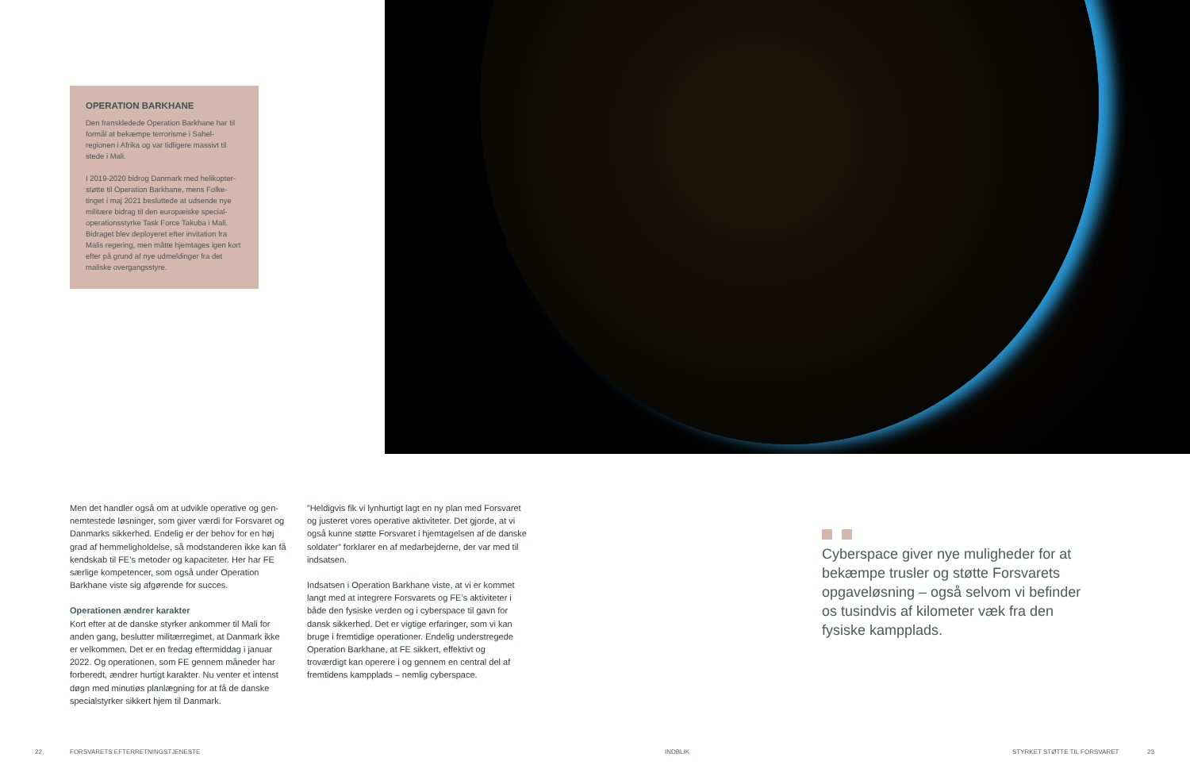OPERATION BARKHANE
Den franskledede Operation Barkhane har til formål at bekæmpe terrorisme i Sahel-regionen i Afrika og var tidligere massivt til stede i Mali.
I 2019-2020 bidrog Danmark med helikopter-støtte til Operation Barkhane, mens Folke-tinget i maj 2021 besluttede at udsende nye militære bidrag til den europæiske special-operationsstyrke Task Force Takuba i Mali. Bidraget blev deployeret efter invitation fra Malis regering, men måtte hjemtages igen kort efter på grund af nye udmeldinger fra det maliske overgangsstyre.
Men det handler også om at udvikle operative og gen-nemtestede løsninger, som giver værdi for Forsvaret og Danmarks sikkerhed. Endelig er der behov for en høj grad af hemmeligholdelse, så modstanderen ikke kan få kendskab til FE’s metoder og kapaciteter. Her har FE særlige kompetencer, som også under Operation Barkhane viste sig afgørende for succes.
Operationen ændrer karakter
Kort efter at de danske styrker ankommer til Mali for anden gang, beslutter militærregimet, at Danmark ikke er velkommen. Det er en fredag eftermiddag i januar 2022. Og operationen, som FE gennem måneder har forberedt, ændrer hurtigt karakter. Nu venter et intenst døgn med minutiøs planlægning for at få de danske specialstyrker sikkert hjem til Danmark.
”Heldigvis fik vi lynhurtigt lagt en ny plan med Forsvaret og justeret vores operative aktiviteter. Det gjorde, at vi også kunne støtte Forsvaret i hjemtagelsen af de danske soldater” forklarer en af medarbejderne, der var med til indsatsen.
Indsatsen i Operation Barkhane viste, at vi er kommet langt med at integrere Forsvarets og FE’s aktiviteter i både den fysiske verden og i cyberspace til gavn for dansk sikkerhed. Det er vigtige erfaringer, som vi kan bruge i fremtidige operationer. Endelig understregede Operation Barkhane, at FE sikkert, effektivt og troværdigt kan operere i og gennem en central del af fremtidens kampplads – nemlig cyberspace.
Cyberspace giver nye muligheder for at bekæmpe trusler og støtte Forsvarets opgaveløsning – også selvom vi befinder os tusindvis af kilometer væk fra den fysiske kampplads.
22 FORSVARETS EFTERRETNINGSTJENESTE INDBLIK STYRKET STØTTE TIL FORSVARET 23